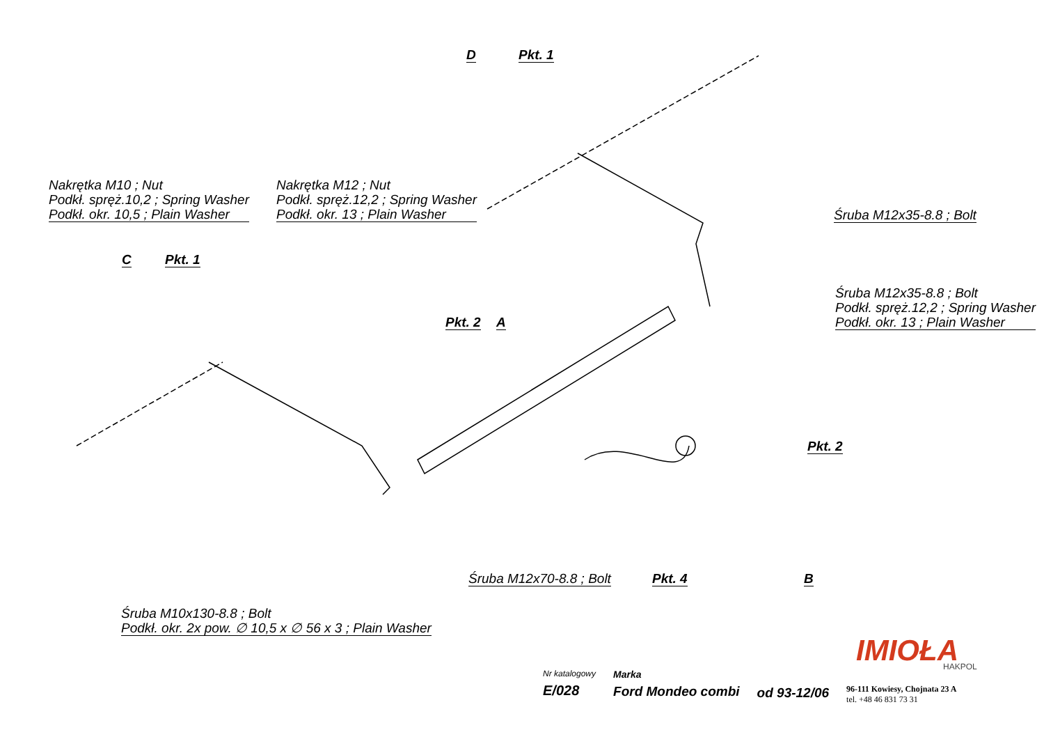Nakrętka M10 ; Nut
Podkł. spręż.10,2 ; Spring Washer
Podkł. okr. 10,5 ; Plain Washer
Nakrętka M12 ; Nut
Podkł. spręż.12,2 ; Spring Washer
Podkł. okr. 13 ; Plain Washer
D Pkt. 1
C Pkt. 1
Pkt. 2 A
Śruba M12x35-8.8 ; Bolt
Śruba M12x35-8.8 ; Bolt
Podkł. spręż.12,2 ; Spring Washer
Podkł. okr. 13 ; Plain Washer
Pkt. 2
Śruba M12x70-8.8 ; Bolt Pkt. 4 B
Śruba M10x130-8.8 ; Bolt
Podkł. okr. 2x pow. ∅ 10,5 x ∅ 56 x 3 ; Plain Washer
IMIOŁA HAKPOL
Nr katalogowy
E/028
Marka
Ford Mondeo combi
od 93-12/06
96-111 Kowiesy, Chojnata 23 A
tel. +48 46 831 73 31